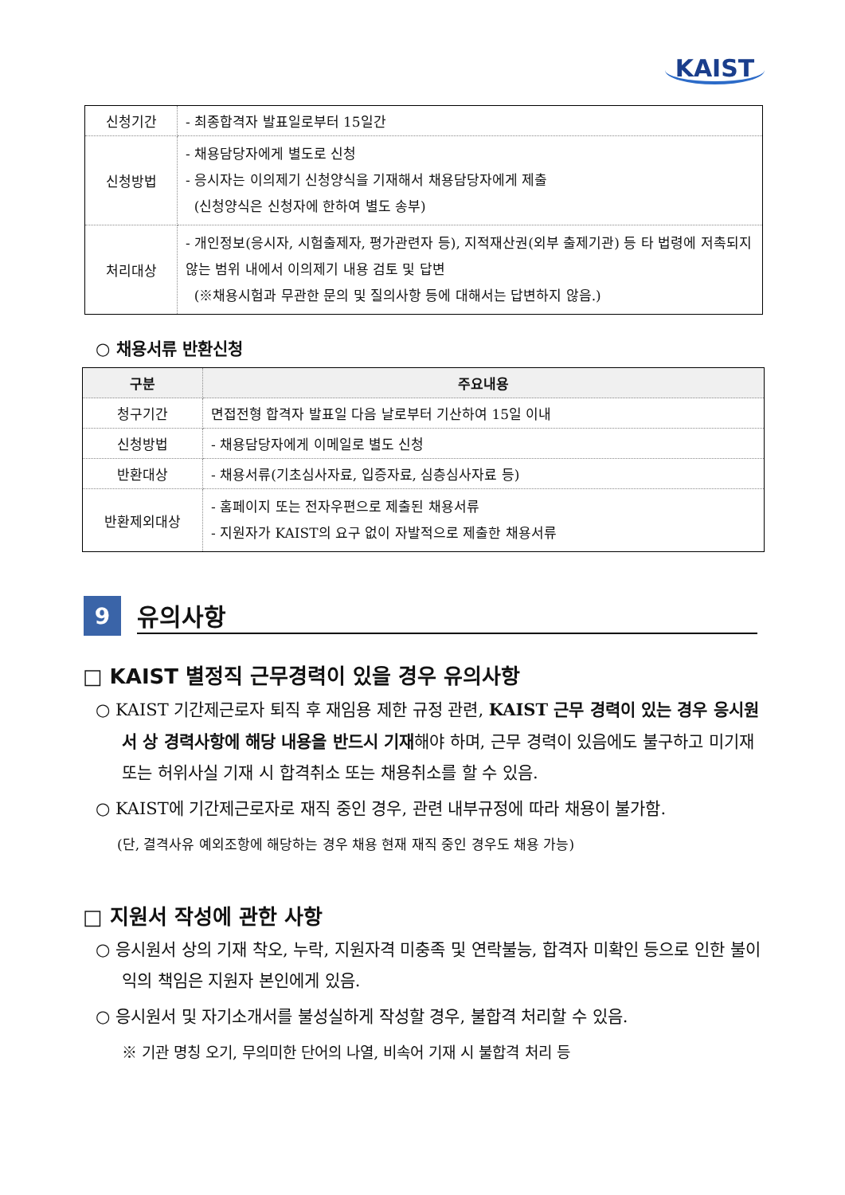KAIST
| 신청기간 | - 최종합격자 발표일로부터 15일간 |
| 신청방법 | - 채용담당자에게 별도로 신청 - 응시자는 이의제기 신청양식을 기재해서 채용담당자에게 제출 (신청양식은 신청자에 한하여 별도 송부) |
| 처리대상 | - 개인정보(응시자, 시험출제자, 평가관련자 등), 지적재산권(외부 출제기관) 등 타 법령에 저촉되지 않는 범위 내에서 이의제기 내용 검토 및 답변 (※채용시험과 무관한 문의 및 질의사항 등에 대해서는 답변하지 않음.) |
○ 채용서류 반환신청
| 구분 | 주요내용 |
| --- | --- |
| 청구기간 | 면접전형 합격자 발표일 다음 날로부터 기산하여 15일 이내 |
| 신청방법 | - 채용담당자에게 이메일로 별도 신청 |
| 반환대상 | - 채용서류(기초심사자료, 입증자료, 심층심사자료 등) |
| 반환제외대상 | - 홈페이지 또는 전자우편으로 제출된 채용서류 - 지원자가 KAIST의 요구 없이 자발적으로 제출한 채용서류 |
9
유의사항
□ KAIST 별정직 근무경력이 있을 경우 유의사항
○ KAIST 기간제근로자 퇴직 후 재임용 제한 규정 관련, KAIST 근무 경력이 있는 경우 응시원서 상 경력사항에 해당 내용을 반드시 기재해야 하며, 근무 경력이 있음에도 불구하고 미기재 또는 허위사실 기재 시 합격취소 또는 채용취소를 할 수 있음.
○ KAIST에 기간제근로자로 재직 중인 경우, 관련 내부규정에 따라 채용이 불가함.
(단, 결격사유 예외조항에 해당하는 경우 채용 현재 재직 중인 경우도 채용 가능)
□ 지원서 작성에 관한 사항
○ 응시원서 상의 기재 착오, 누락, 지원자격 미충족 및 연락불능, 합격자 미확인 등으로 인한 불이익의 책임은 지원자 본인에게 있음.
○ 응시원서 및 자기소개서를 불성실하게 작성할 경우, 불합격 처리할 수 있음.
※ 기관 명칭 오기, 무의미한 단어의 나열, 비속어 기재 시 불합격 처리 등